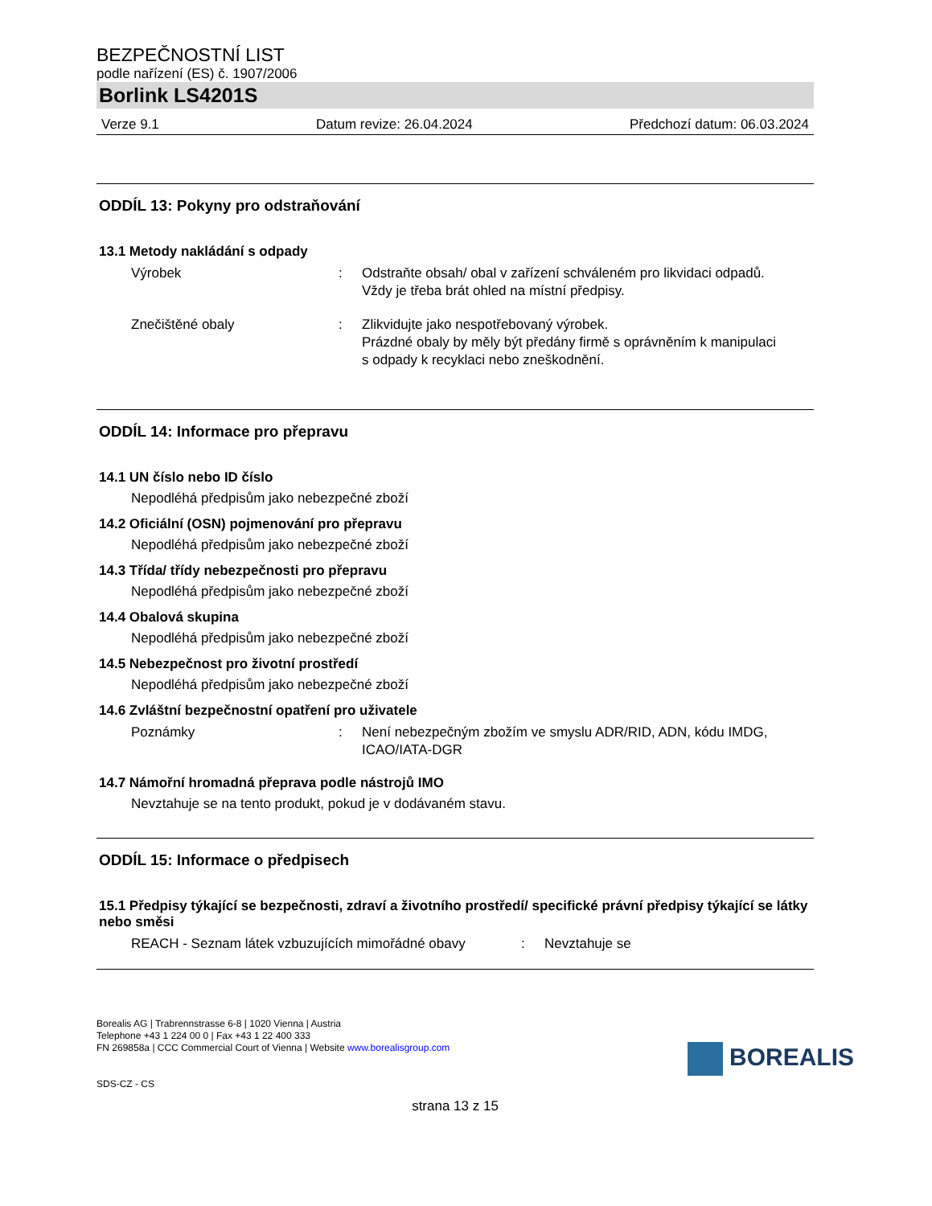BEZPEČNOSTNÍ LIST
podle nařízení (ES) č. 1907/2006
Borlink LS4201S
Verze 9.1 Datum revize: 26.04.2024 Předchozí datum: 06.03.2024
ODDÍL 13: Pokyny pro odstraňování
13.1 Metody nakládání s odpady
Výrobek : Odstraňte obsah/ obal v zařízení schváleném pro likvidaci odpadů.
Vždy je třeba brát ohled na místní předpisy.
Znečištěné obaly : Zlikvidujte jako nespotřebovaný výrobek.
Prázdné obaly by měly být předány firmě s oprávněním k manipulaci s odpady k recyklaci nebo zneškodnění.
ODDÍL 14: Informace pro přepravu
14.1 UN číslo nebo ID číslo
Nepodléhá předpisům jako nebezpečné zboží
14.2 Oficiální (OSN) pojmenování pro přepravu
Nepodléhá předpisům jako nebezpečné zboží
14.3 Třída/ třídy nebezpečnosti pro přepravu
Nepodléhá předpisům jako nebezpečné zboží
14.4 Obalová skupina
Nepodléhá předpisům jako nebezpečné zboží
14.5 Nebezpečnost pro životní prostředí
Nepodléhá předpisům jako nebezpečné zboží
14.6 Zvláštní bezpečnostní opatření pro uživatele
Poznámky : Není nebezpečným zbožím ve smyslu ADR/RID, ADN, kódu IMDG, ICAO/IATA-DGR
14.7 Námořní hromadná přeprava podle nástrojů IMO
Nevztahuje se na tento produkt, pokud je v dodávaném stavu.
ODDÍL 15: Informace o předpisech
15.1 Předpisy týkající se bezpečnosti, zdraví a životního prostředí/ specifické právní předpisy týkající se látky nebo směsi
REACH - Seznam látek vzbuzujících mimořádné obavy
: Nevztahuje se
Borealis AG | Trabrennstrasse 6-8 | 1020 Vienna | Austria
Telephone +43 1 224 00 0 | Fax +43 1 22 400 333
FN 269858a | CCC Commercial Court of Vienna | Website www.borealisgroup.com
SDS-CZ - CS
BOREALIS
strana 13 z 15